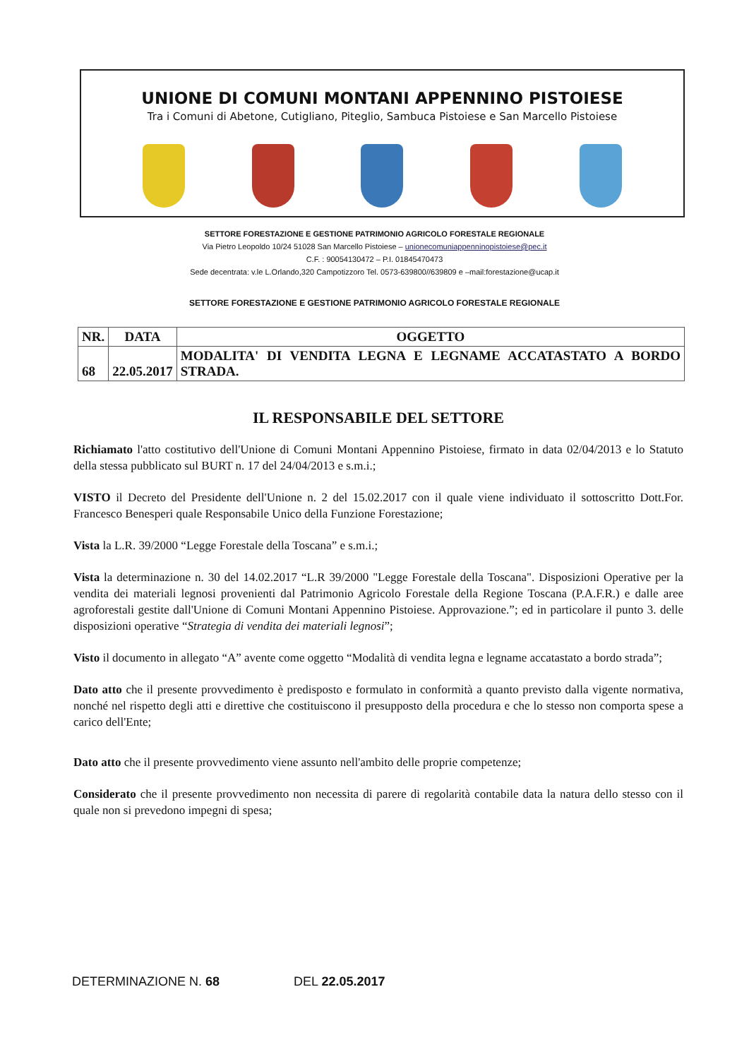UNIONE DI COMUNI MONTANI APPENNINO PISTOIESE
Tra i Comuni di Abetone, Cutigliano, Piteglio, Sambuca Pistoiese e San Marcello Pistoiese
SETTORE FORESTAZIONE E GESTIONE PATRIMONIO AGRICOLO FORESTALE REGIONALE
Via Pietro Leopoldo 10/24 51028 San Marcello Pistoiese – unionecomuniappenninopistoiese@pec.it
C.F. : 90054130472 – P.I. 01845470473
Sede decentrata: v.le L.Orlando,320 Campotizzoro Tel. 0573-639800//639809 e –mail:forestazione@ucap.it
SETTORE FORESTAZIONE E GESTIONE PATRIMONIO AGRICOLO FORESTALE REGIONALE
| NR. | DATA | OGGETTO |
| --- | --- | --- |
| 68 | 22.05.2017 | MODALITA' DI VENDITA LEGNA E LEGNAME ACCATASTATO A BORDO STRADA. |
IL RESPONSABILE DEL SETTORE
Richiamato l'atto costitutivo dell'Unione di Comuni Montani Appennino Pistoiese, firmato in data 02/04/2013 e lo Statuto della stessa pubblicato sul BURT n. 17 del 24/04/2013 e s.m.i.;
VISTO il Decreto del Presidente dell'Unione n. 2 del 15.02.2017 con il quale viene individuato il sottoscritto Dott.For. Francesco Benesperi quale Responsabile Unico della Funzione Forestazione;
Vista la L.R. 39/2000 “Legge Forestale della Toscana” e s.m.i.;
Vista la determinazione n. 30 del 14.02.2017 “L.R 39/2000 "Legge Forestale della Toscana". Disposizioni Operative per la vendita dei materiali legnosi provenienti dal Patrimonio Agricolo Forestale della Regione Toscana (P.A.F.R.) e dalle aree agroforestali gestite dall'Unione di Comuni Montani Appennino Pistoiese. Approvazione.”; ed in particolare il punto 3. delle disposizioni operative “Strategia di vendita dei materiali legnosi”;
Visto il documento in allegato “A” avente come oggetto “Modalità di vendita legna e legname accatastato a bordo strada”;
Dato atto che il presente provvedimento è predisposto e formulato in conformità a quanto previsto dalla vigente normativa, nonché nel rispetto degli atti e direttive che costituiscono il presupposto della procedura e che lo stesso non comporta spese a carico dell'Ente;
Dato atto che il presente provvedimento viene assunto nell'ambito delle proprie competenze;
Considerato che il presente provvedimento non necessita di parere di regolarità contabile data la natura dello stesso con il quale non si prevedono impegni di spesa;
DETERMINAZIONE N. 68 DEL 22.05.2017